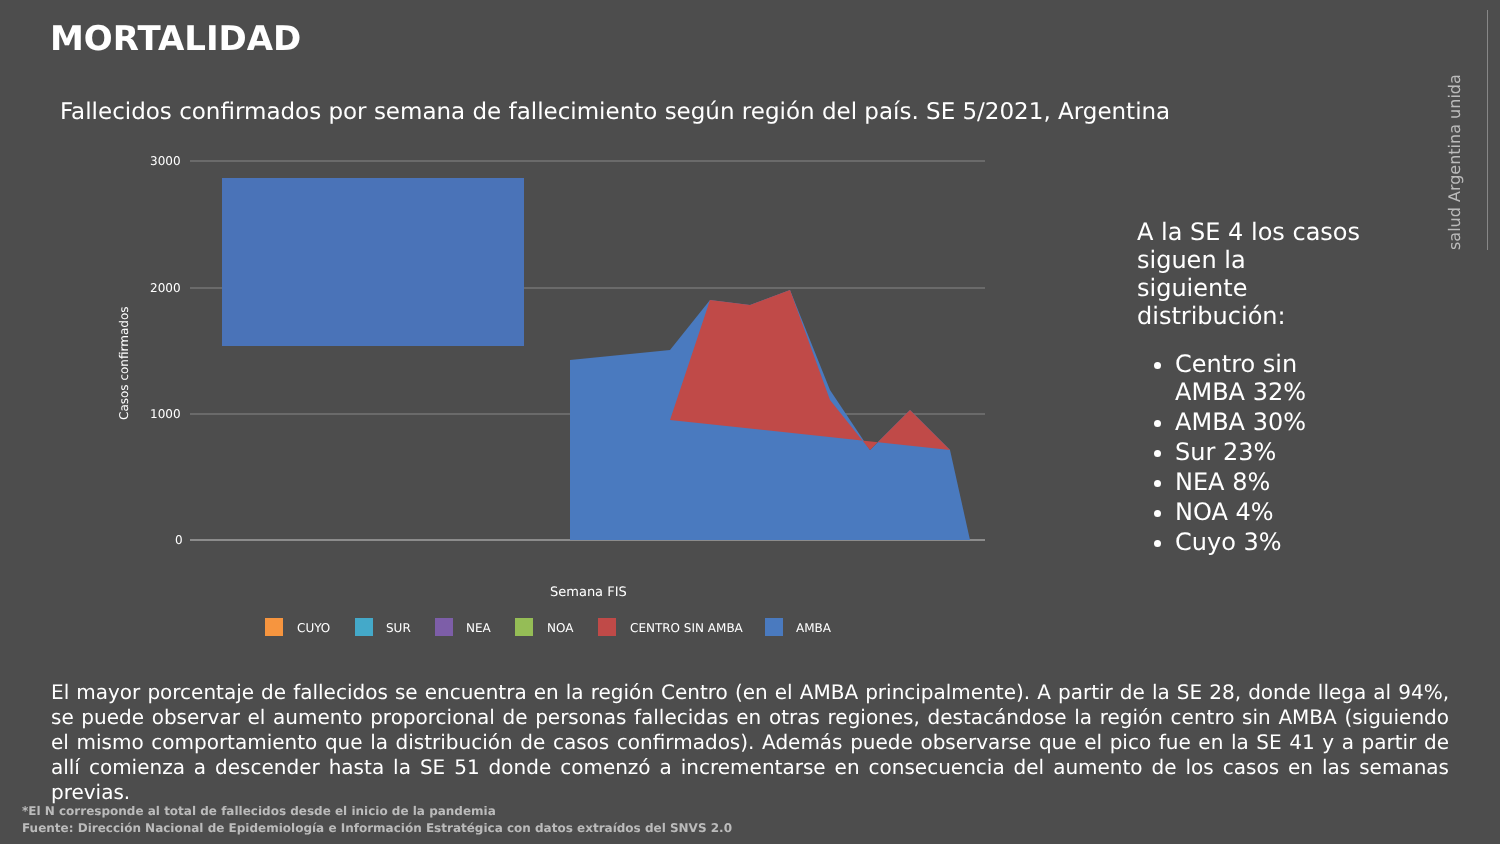MORTALIDAD
Fallecidos confirmados por semana de fallecimiento según región del país. SE 5/2021, Argentina
3000
2000
1000
0
Casos confirmados
Semana FIS
CUYO
SUR
NEA
NOA
CENTRO SIN AMBA
AMBA
A la SE 4 los casos siguen la siguiente distribución:
Centro sin AMBA 32%
AMBA 30%
Sur 23%
NEA 8%
NOA 4%
Cuyo 3%
El mayor porcentaje de fallecidos se encuentra en la región Centro (en el AMBA principalmente). A partir de la SE 28, donde llega al 94%, se puede observar el aumento proporcional de personas fallecidas en otras regiones, destacándose la región centro sin AMBA (siguiendo el mismo comportamiento que la distribución de casos confirmados). Además puede observarse que el pico fue en la SE 41 y a partir de allí comienza a descender hasta la SE 51 donde comenzó a incrementarse en consecuencia del aumento de los casos en las semanas previas.
*El N corresponde al total de fallecidos desde el inicio de la pandemia
Fuente: Dirección Nacional de Epidemiología e Información Estratégica con datos extraídos del SNVS 2.0
salud Argentina unida